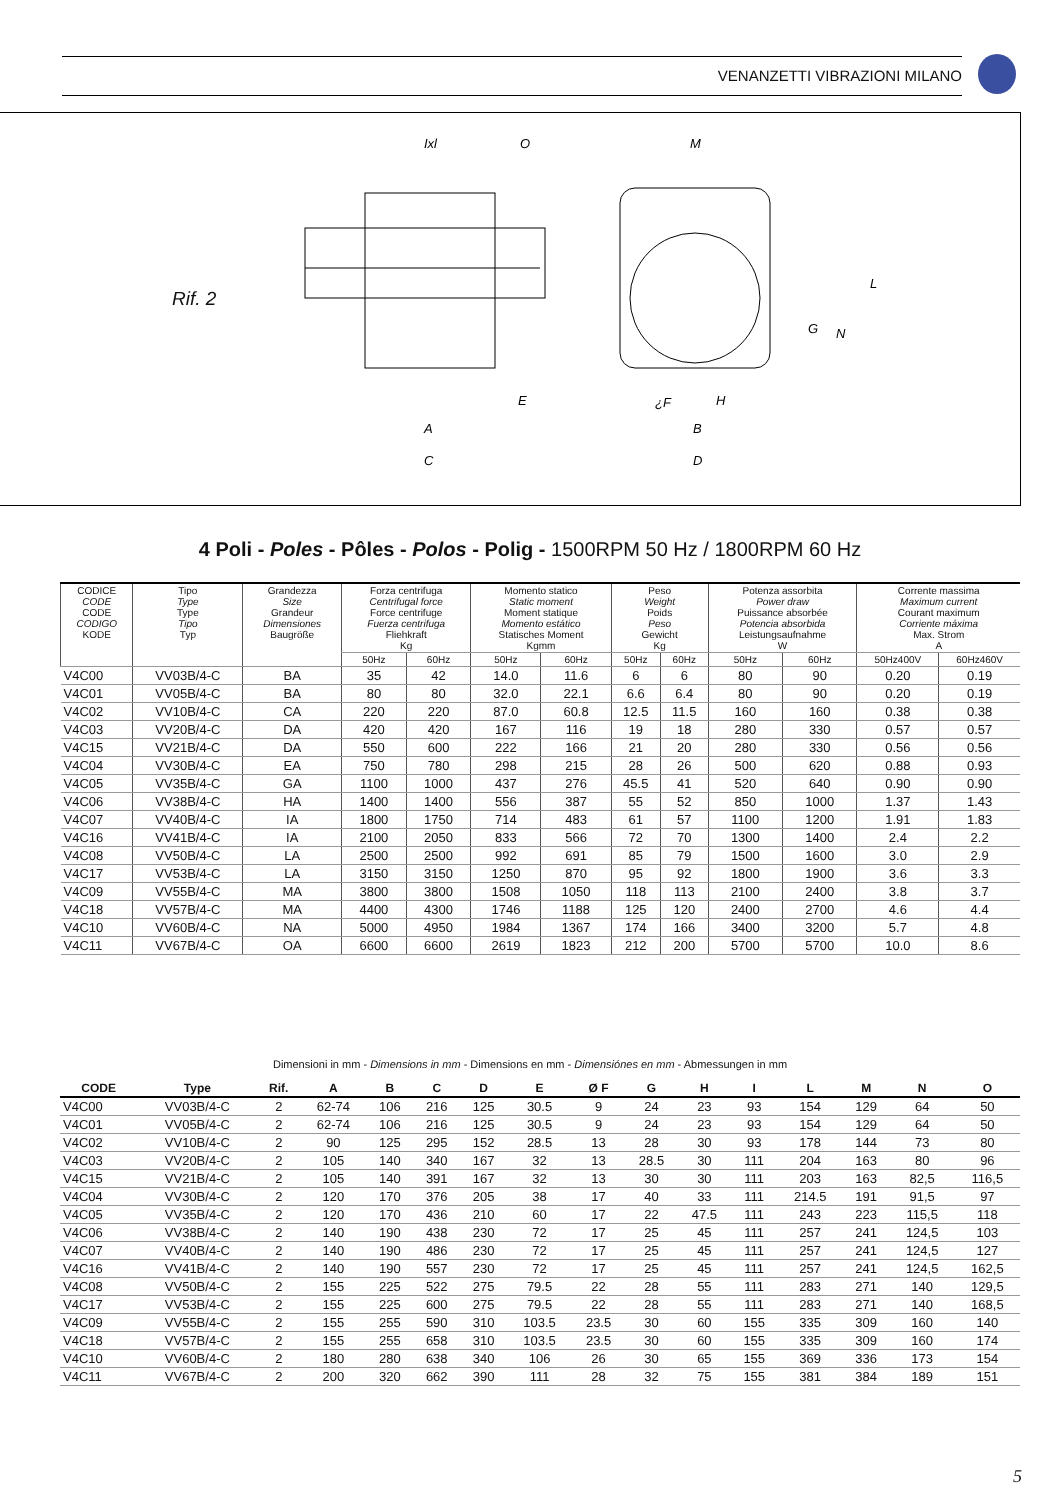VENANZETTI VIBRAZIONI MILANO
Rif. 2
Ixl
O
M
A
C
E
¿F
H
B
D
L
G
N
4 Poli - Poles - Pôles - Polos - Polig - 1500RPM 50 Hz / 1800RPM 60 Hz
| CODICE CODE CODE CODIGO KODE | Tipo Type Type Tipo Typ | Grandezza Size Grandeur Dimensiones Baugröße | Forza centrifuga Centrifugal force Force centrifuge Fuerza centrifuga Fliehkraft Kg | | Momento statico Static moment Moment statique Momento estático Statisches Moment Kgmm | | Peso Weight Poids Peso Gewicht Kg | | Potenza assorbita Power draw Puissance absorbée Potencia absorbida Leistungsaufnahme W | | Corrente massima Maximum current Courant maximum Corriente máxima Max. Strom A | |
| --- | --- | --- | --- | --- | --- | --- | --- | --- | --- | --- | --- | --- |
| | | | 50Hz | 60Hz | 50Hz | 60Hz | 50Hz | 60Hz | 50Hz | 60Hz | 50Hz400V | 60Hz460V |
| V4C00 | VV03B/4-C | BA | 35 | 42 | 14.0 | 11.6 | 6 | 6 | 80 | 90 | 0.20 | 0.19 |
| V4C01 | VV05B/4-C | BA | 80 | 80 | 32.0 | 22.1 | 6.6 | 6.4 | 80 | 90 | 0.20 | 0.19 |
| V4C02 | VV10B/4-C | CA | 220 | 220 | 87.0 | 60.8 | 12.5 | 11.5 | 160 | 160 | 0.38 | 0.38 |
| V4C03 | VV20B/4-C | DA | 420 | 420 | 167 | 116 | 19 | 18 | 280 | 330 | 0.57 | 0.57 |
| V4C15 | VV21B/4-C | DA | 550 | 600 | 222 | 166 | 21 | 20 | 280 | 330 | 0.56 | 0.56 |
| V4C04 | VV30B/4-C | EA | 750 | 780 | 298 | 215 | 28 | 26 | 500 | 620 | 0.88 | 0.93 |
| V4C05 | VV35B/4-C | GA | 1100 | 1000 | 437 | 276 | 45.5 | 41 | 520 | 640 | 0.90 | 0.90 |
| V4C06 | VV38B/4-C | HA | 1400 | 1400 | 556 | 387 | 55 | 52 | 850 | 1000 | 1.37 | 1.43 |
| V4C07 | VV40B/4-C | IA | 1800 | 1750 | 714 | 483 | 61 | 57 | 1100 | 1200 | 1.91 | 1.83 |
| V4C16 | VV41B/4-C | IA | 2100 | 2050 | 833 | 566 | 72 | 70 | 1300 | 1400 | 2.4 | 2.2 |
| V4C08 | VV50B/4-C | LA | 2500 | 2500 | 992 | 691 | 85 | 79 | 1500 | 1600 | 3.0 | 2.9 |
| V4C17 | VV53B/4-C | LA | 3150 | 3150 | 1250 | 870 | 95 | 92 | 1800 | 1900 | 3.6 | 3.3 |
| V4C09 | VV55B/4-C | MA | 3800 | 3800 | 1508 | 1050 | 118 | 113 | 2100 | 2400 | 3.8 | 3.7 |
| V4C18 | VV57B/4-C | MA | 4400 | 4300 | 1746 | 1188 | 125 | 120 | 2400 | 2700 | 4.6 | 4.4 |
| V4C10 | VV60B/4-C | NA | 5000 | 4950 | 1984 | 1367 | 174 | 166 | 3400 | 3200 | 5.7 | 4.8 |
| V4C11 | VV67B/4-C | OA | 6600 | 6600 | 2619 | 1823 | 212 | 200 | 5700 | 5700 | 10.0 | 8.6 |
Dimensioni in mm - Dimensions in mm - Dimensions en mm - Dimensiónes en mm - Abmessungen in mm
| CODE | Type | Rif. | A | B | C | D | E | Ø F | G | H | I | L | M | N | O |
| --- | --- | --- | --- | --- | --- | --- | --- | --- | --- | --- | --- | --- | --- | --- | --- |
| V4C00 | VV03B/4-C | 2 | 62-74 | 106 | 216 | 125 | 30.5 | 9 | 24 | 23 | 93 | 154 | 129 | 64 | 50 |
| V4C01 | VV05B/4-C | 2 | 62-74 | 106 | 216 | 125 | 30.5 | 9 | 24 | 23 | 93 | 154 | 129 | 64 | 50 |
| V4C02 | VV10B/4-C | 2 | 90 | 125 | 295 | 152 | 28.5 | 13 | 28 | 30 | 93 | 178 | 144 | 73 | 80 |
| V4C03 | VV20B/4-C | 2 | 105 | 140 | 340 | 167 | 32 | 13 | 28.5 | 30 | 111 | 204 | 163 | 80 | 96 |
| V4C15 | VV21B/4-C | 2 | 105 | 140 | 391 | 167 | 32 | 13 | 30 | 30 | 111 | 203 | 163 | 82,5 | 116,5 |
| V4C04 | VV30B/4-C | 2 | 120 | 170 | 376 | 205 | 38 | 17 | 40 | 33 | 111 | 214.5 | 191 | 91,5 | 97 |
| V4C05 | VV35B/4-C | 2 | 120 | 170 | 436 | 210 | 60 | 17 | 22 | 47.5 | 111 | 243 | 223 | 115,5 | 118 |
| V4C06 | VV38B/4-C | 2 | 140 | 190 | 438 | 230 | 72 | 17 | 25 | 45 | 111 | 257 | 241 | 124,5 | 103 |
| V4C07 | VV40B/4-C | 2 | 140 | 190 | 486 | 230 | 72 | 17 | 25 | 45 | 111 | 257 | 241 | 124,5 | 127 |
| V4C16 | VV41B/4-C | 2 | 140 | 190 | 557 | 230 | 72 | 17 | 25 | 45 | 111 | 257 | 241 | 124,5 | 162,5 |
| V4C08 | VV50B/4-C | 2 | 155 | 225 | 522 | 275 | 79.5 | 22 | 28 | 55 | 111 | 283 | 271 | 140 | 129,5 |
| V4C17 | VV53B/4-C | 2 | 155 | 225 | 600 | 275 | 79.5 | 22 | 28 | 55 | 111 | 283 | 271 | 140 | 168,5 |
| V4C09 | VV55B/4-C | 2 | 155 | 255 | 590 | 310 | 103.5 | 23.5 | 30 | 60 | 155 | 335 | 309 | 160 | 140 |
| V4C18 | VV57B/4-C | 2 | 155 | 255 | 658 | 310 | 103.5 | 23.5 | 30 | 60 | 155 | 335 | 309 | 160 | 174 |
| V4C10 | VV60B/4-C | 2 | 180 | 280 | 638 | 340 | 106 | 26 | 30 | 65 | 155 | 369 | 336 | 173 | 154 |
| V4C11 | VV67B/4-C | 2 | 200 | 320 | 662 | 390 | 111 | 28 | 32 | 75 | 155 | 381 | 384 | 189 | 151 |
5